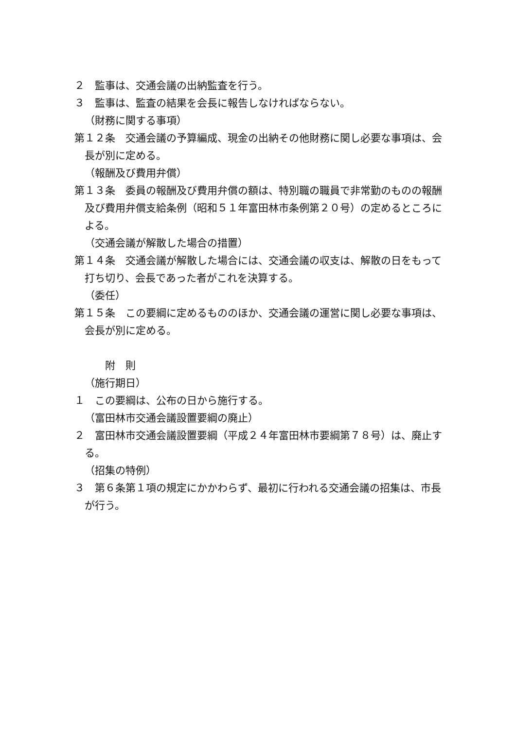２　監事は、交通会議の出納監査を行う。
３　監事は、監査の結果を会長に報告しなければならない。
（財務に関する事項）
第１２条　交通会議の予算編成、現金の出納その他財務に関し必要な事項は、会長が別に定める。
（報酬及び費用弁償）
第１３条　委員の報酬及び費用弁償の額は、特別職の職員で非常勤のものの報酬及び費用弁償支給条例（昭和５１年富田林市条例第２０号）の定めるところによる。
（交通会議が解散した場合の措置）
第１４条　交通会議が解散した場合には、交通会議の収支は、解散の日をもって打ち切り、会長であった者がこれを決算する。
（委任）
第１５条　この要綱に定めるもののほか、交通会議の運営に関し必要な事項は、会長が別に定める。
附　則
（施行期日）
１　この要綱は、公布の日から施行する。
（富田林市交通会議設置要綱の廃止）
２　富田林市交通会議設置要綱（平成２４年富田林市要綱第７８号）は、廃止する。
（招集の特例）
３　第６条第１項の規定にかかわらず、最初に行われる交通会議の招集は、市長が行う。